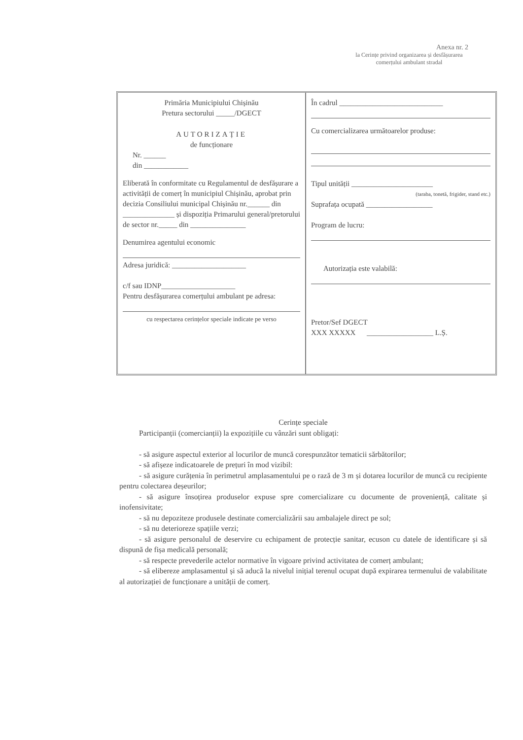Anexa nr. 2
la Cerințe privind organizarea și desfășurarea
comerțului ambulant stradal
Primăria Municipiului Chișinău
Pretura sectorului _____/DGECT
AUTORIZAȚIE
de funcționare
Nr. ______
din ____________
Eliberată în conformitate cu Regulamentul de desfășurare a activității de comerț în municipiul Chișinău, aprobat prin decizia Consiliului municipal Chișinău nr.______ din ______________ și dispoziția Primarului general/pretorului de sector nr._____ din _______________
Denumirea agentului economic
Adresa juridică: ____________________
c/f sau IDNP____________________
Pentru desfășurarea comerțului ambulant pe adresa:
cu respectarea cerințelor speciale indicate pe verso
În cadrul ____________________________
Cu comercializarea următoarelor produse:
Tipul unității ______________________
(taraba, tonetă, frigider, stand etc.)
Suprafața ocupată __________________
Program de lucru:
Autorizația este valabilă:
Pretor/Sef DGECT
XXX XXXXX __________________ L.Ș.
Cerințe speciale
Participanții (comercianții) la expozițiile cu vânzări sunt obligați:
- să asigure aspectul exterior al locurilor de muncă corespunzător tematicii sărbătorilor;
- să afișeze indicatoarele de prețuri în mod vizibil:
- să asigure curățenia în perimetrul amplasamentului pe o rază de 3 m și dotarea locurilor de muncă cu recipiente pentru colectarea deșeurilor;
- să asigure însoțirea produselor expuse spre comercializare cu documente de proveniență, calitate și inofensivitate;
- să nu depoziteze produsele destinate comercializării sau ambalajele direct pe sol;
- să nu deterioreze spațiile verzi;
- să asigure personalul de deservire cu echipament de protecție sanitar, ecuson cu datele de identificare și să dispună de fișa medicală personală;
- să respecte prevederile actelor normative în vigoare privind activitatea de comerț ambulant;
- să elibereze amplasamentul și să aducă la nivelul inițial terenul ocupat după expirarea termenului de valabilitate al autorizației de funcționare a unității de comerț.